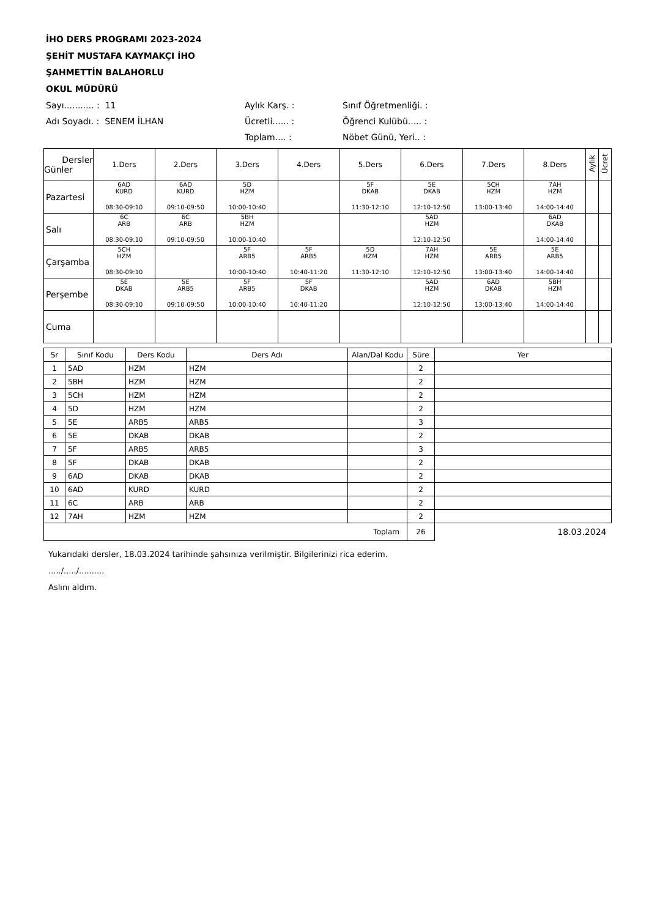İHO DERS PROGRAMI 2023-2024
ŞEHİT MUSTAFA KAYMAKÇI İHO
ŞAHMETTİN BALAHORLU
OKUL MÜDÜRÜ
Sayı........... : 11
Aylık Karş. :
Sınıf Öğretmenliği. :
Adı Soyadı. : SENEM İLHAN
Ücretli...... :
Öğrenci Kulübü..... :
Toplam.... :
Nöbet Günü, Yeri.. :
| Dersler Günler | 1.Ders | 2.Ders | 3.Ders | 4.Ders | 5.Ders | 6.Ders | 7.Ders | 8.Ders | Aylık | Ücret |
| --- | --- | --- | --- | --- | --- | --- | --- | --- | --- | --- |
| Pazartesi | 6AD KURD 08:30-09:10 | 6AD KURD 09:10-09:50 | 5D HZM 10:00-10:40 | | 5F DKAB 11:30-12:10 | 5E DKAB 12:10-12:50 | 5CH HZM 13:00-13:40 | 7AH HZM 14:00-14:40 | | |
| Salı | 6C ARB 08:30-09:10 | 6C ARB 09:10-09:50 | 5BH HZM 10:00-10:40 | | | 5AD HZM 12:10-12:50 | | 6AD DKAB 14:00-14:40 | | |
| Çarşamba | 5CH HZM 08:30-09:10 | | 5F ARB5 10:00-10:40 | 5F ARB5 10:40-11:20 | 5D HZM 11:30-12:10 | 7AH HZM 12:10-12:50 | 5E ARB5 13:00-13:40 | 5E ARB5 14:00-14:40 | | |
| Perşembe | 5E DKAB 08:30-09:10 | 5E ARB5 09:10-09:50 | 5F ARB5 10:00-10:40 | 5F DKAB 10:40-11:20 | | 5AD HZM 12:10-12:50 | 6AD DKAB 13:00-13:40 | 5BH HZM 14:00-14:40 | | |
| Cuma | | | | | | | | | | |
| Sr | Sınıf Kodu | Ders Kodu | Ders Adı | Alan/Dal Kodu | Süre | Yer |
| --- | --- | --- | --- | --- | --- | --- |
| 1 | 5AD | HZM | HZM | | 2 | |
| 2 | 5BH | HZM | HZM | | 2 | |
| 3 | 5CH | HZM | HZM | | 2 | |
| 4 | 5D | HZM | HZM | | 2 | |
| 5 | 5E | ARB5 | ARB5 | | 3 | |
| 6 | 5E | DKAB | DKAB | | 2 | |
| 7 | 5F | ARB5 | ARB5 | | 3 | |
| 8 | 5F | DKAB | DKAB | | 2 | |
| 9 | 6AD | DKAB | DKAB | | 2 | |
| 10 | 6AD | KURD | KURD | | 2 | |
| 11 | 6C | ARB | ARB | | 2 | |
| 12 | 7AH | HZM | HZM | | 2 | |
| Toplam | | | | | 26 | 18.03.2024 |
Yukarıdaki dersler, 18.03.2024 tarihinde şahsınıza verilmiştir. Bilgilerinizi rica ederim.
...../...../..........
Aslını aldım.